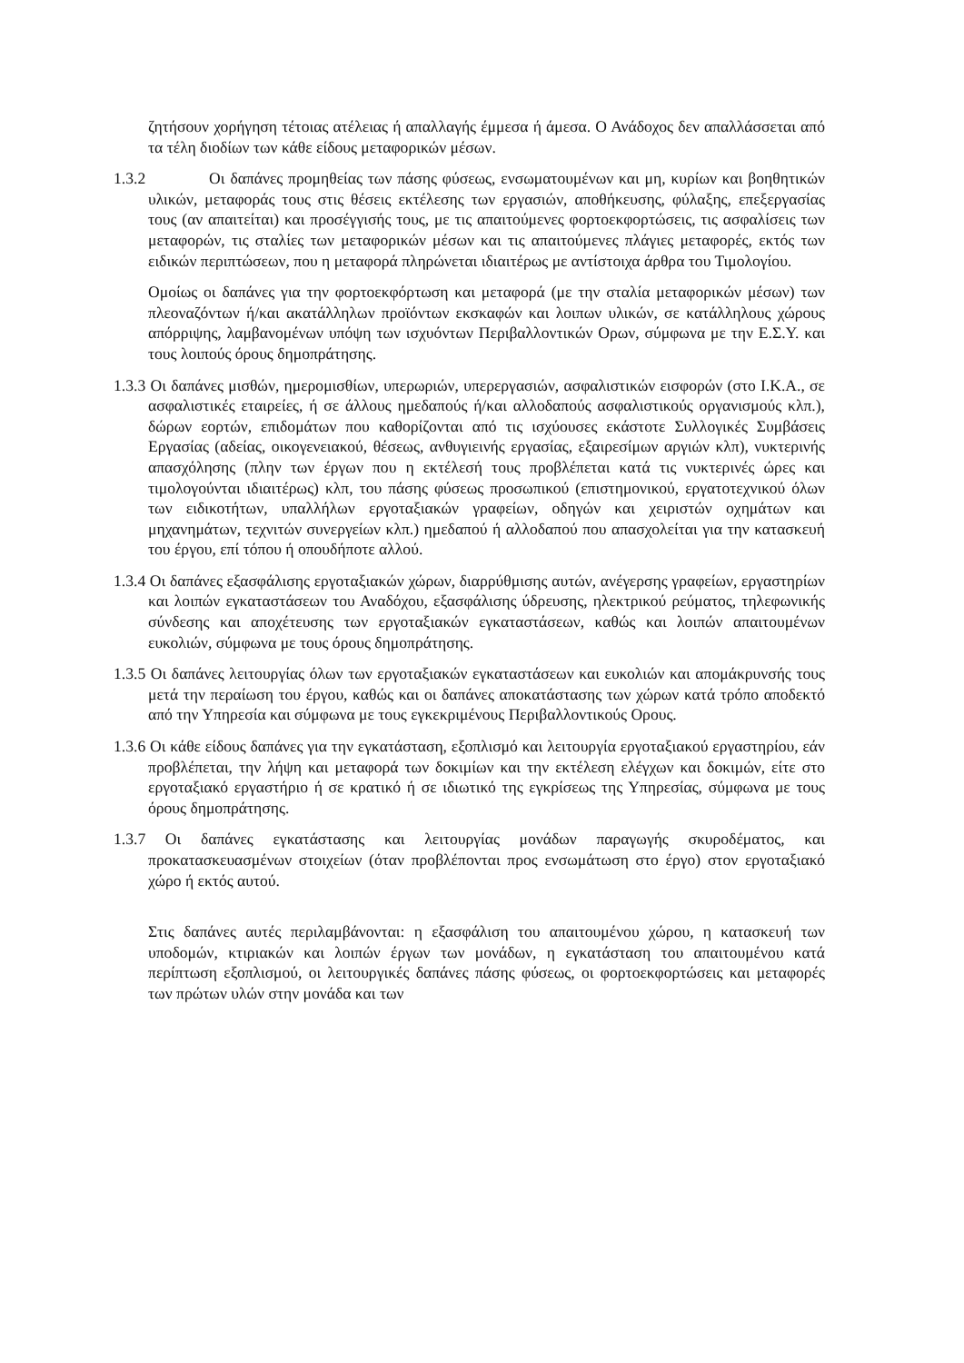ζητήσουν χορήγηση τέτοιας ατέλειας ή απαλλαγής έμμεσα ή άμεσα. Ο Ανάδοχος δεν απαλλάσσεται από τα τέλη διοδίων των κάθε είδους μεταφορικών μέσων.
1.3.2 Οι δαπάνες προμηθείας των πάσης φύσεως, ενσωματουμένων και μη, κυρίων και βοηθητικών υλικών, μεταφοράς τους στις θέσεις εκτέλεσης των εργασιών, αποθήκευσης, φύλαξης, επεξεργασίας τους (αν απαιτείται) και προσέγγισής τους, με τις απαιτούμενες φορτοεκφορτώσεις, τις ασφαλίσεις των μεταφορών, τις σταλίες των μεταφορικών μέσων και τις απαιτούμενες πλάγιες μεταφορές, εκτός των ειδικών περιπτώσεων, που η μεταφορά πληρώνεται ιδιαιτέρως με αντίστοιχα άρθρα του Τιμολογίου.
Ομοίως οι δαπάνες για την φορτοεκφόρτωση και μεταφορά (με την σταλία μεταφορικών μέσων) των πλεοναζόντων ή/και ακατάλληλων προϊόντων εκσκαφών και λοιπων υλικών, σε κατάλληλους χώρους απόρριψης, λαμβανομένων υπόψη των ισχυόντων Περιβαλλοντικών Ορων, σύμφωνα με την Ε.Σ.Υ. και τους λοιπούς όρους δημοπράτησης.
1.3.3 Οι δαπάνες μισθών, ημερομισθίων, υπερωριών, υπερεργασιών, ασφαλιστικών εισφορών (στο Ι.Κ.Α., σε ασφαλιστικές εταιρείες, ή σε άλλους ημεδαπούς ή/και αλλοδαπούς ασφαλιστικούς οργανισμούς κλπ.), δώρων εορτών, επιδομάτων που καθορίζονται από τις ισχύουσες εκάστοτε Συλλογικές Συμβάσεις Εργασίας (αδείας, οικογενειακού, θέσεως, ανθυγιεινής εργασίας, εξαιρεσίμων αργιών κλπ), νυκτερινής απασχόλησης (πλην των έργων που η εκτέλεσή τους προβλέπεται κατά τις νυκτερινές ώρες και τιμολογούνται ιδιαιτέρως) κλπ, του πάσης φύσεως προσωπικού (επιστημονικού, εργατοτεχνικού όλων των ειδικοτήτων, υπαλλήλων εργοταξιακών γραφείων, οδηγών και χειριστών οχημάτων και μηχανημάτων, τεχνιτών συνεργείων κλπ.) ημεδαπού ή αλλοδαπού που απασχολείται για την κατασκευή του έργου, επί τόπου ή οπουδήποτε αλλού.
1.3.4 Οι δαπάνες εξασφάλισης εργοταξιακών χώρων, διαρρύθμισης αυτών, ανέγερσης γραφείων, εργαστηρίων και λοιπών εγκαταστάσεων του Αναδόχου, εξασφάλισης ύδρευσης, ηλεκτρικού ρεύματος, τηλεφωνικής σύνδεσης και αποχέτευσης των εργοταξιακών εγκαταστάσεων, καθώς και λοιπών απαιτουμένων ευκολιών, σύμφωνα με τους όρους δημοπράτησης.
1.3.5 Οι δαπάνες λειτουργίας όλων των εργοταξιακών εγκαταστάσεων και ευκολιών και απομάκρυνσής τους μετά την περαίωση του έργου, καθώς και οι δαπάνες αποκατάστασης των χώρων κατά τρόπο αποδεκτό από την Υπηρεσία και σύμφωνα με τους εγκεκριμένους Περιβαλλοντικούς Ορους.
1.3.6 Οι κάθε είδους δαπάνες για την εγκατάσταση, εξοπλισμό και λειτουργία εργοταξιακού εργαστηρίου, εάν προβλέπεται, την λήψη και μεταφορά των δοκιμίων και την εκτέλεση ελέγχων και δοκιμών, είτε στο εργοταξιακό εργαστήριο ή σε κρατικό ή σε ιδιωτικό της εγκρίσεως της Υπηρεσίας, σύμφωνα με τους όρους δημοπράτησης.
1.3.7 Οι δαπάνες εγκατάστασης και λειτουργίας μονάδων παραγωγής σκυροδέματος, και προκατασκευασμένων στοιχείων (όταν προβλέπονται προς ενσωμάτωση στο έργο) στον εργοταξιακό χώρο ή εκτός αυτού.
Στις δαπάνες αυτές περιλαμβάνονται: η εξασφάλιση του απαιτουμένου χώρου, η κατασκευή των υποδομών, κτιριακών και λοιπών έργων των μονάδων, η εγκατάσταση του απαιτουμένου κατά περίπτωση εξοπλισμού, οι λειτουργικές δαπάνες πάσης φύσεως, οι φορτοεκφορτώσεις και μεταφορές των πρώτων υλών στην μονάδα και των